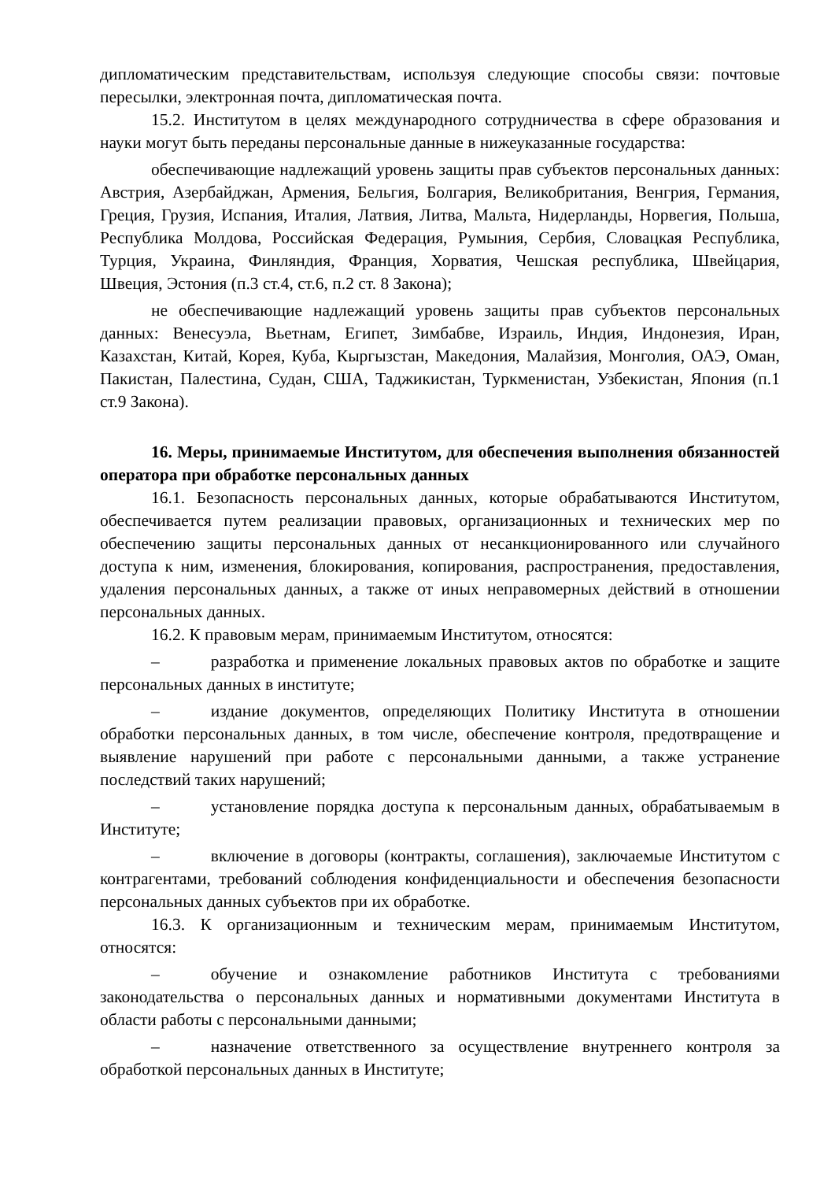дипломатическим представительствам, используя следующие способы связи: почтовые пересылки, электронная почта, дипломатическая почта.
15.2. Институтом в целях международного сотрудничества в сфере образования и науки могут быть переданы персональные данные в нижеуказанные государства:
обеспечивающие надлежащий уровень защиты прав субъектов персональных данных: Австрия, Азербайджан, Армения, Бельгия, Болгария, Великобритания, Венгрия, Германия, Греция, Грузия, Испания, Италия, Латвия, Литва, Мальта, Нидерланды, Норвегия, Польша, Республика Молдова, Российская Федерация, Румыния, Сербия, Словацкая Республика, Турция, Украина, Финляндия, Франция, Хорватия, Чешская республика, Швейцария, Швеция, Эстония (п.3 ст.4, ст.6, п.2 ст. 8 Закона);
не обеспечивающие надлежащий уровень защиты прав субъектов персональных данных: Венесуэла, Вьетнам, Египет, Зимбабве, Израиль, Индия, Индонезия, Иран, Казахстан, Китай, Корея, Куба, Кыргызстан, Македония, Малайзия, Монголия, ОАЭ, Оман, Пакистан, Палестина, Судан, США, Таджикистан, Туркменистан, Узбекистан, Япония (п.1 ст.9 Закона).
16. Меры, принимаемые Институтом, для обеспечения выполнения обязанностей оператора при обработке персональных данных
16.1. Безопасность персональных данных, которые обрабатываются Институтом, обеспечивается путем реализации правовых, организационных и технических мер по обеспечению защиты персональных данных от несанкционированного или случайного доступа к ним, изменения, блокирования, копирования, распространения, предоставления, удаления персональных данных, а также от иных неправомерных действий в отношении персональных данных.
16.2. К правовым мерам, принимаемым Институтом, относятся:
– разработка и применение локальных правовых актов по обработке и защите персональных данных в институте;
– издание документов, определяющих Политику Института в отношении обработки персональных данных, в том числе, обеспечение контроля, предотвращение и выявление нарушений при работе с персональными данными, а также устранение последствий таких нарушений;
– установление порядка доступа к персональным данных, обрабатываемым в Институте;
– включение в договоры (контракты, соглашения), заключаемые Институтом с контрагентами, требований соблюдения конфиденциальности и обеспечения безопасности персональных данных субъектов при их обработке.
16.3. К организационным и техническим мерам, принимаемым Институтом, относятся:
– обучение и ознакомление работников Института с требованиями законодательства о персональных данных и нормативными документами Института в области работы с персональными данными;
– назначение ответственного за осуществление внутреннего контроля за обработкой персональных данных в Институте;